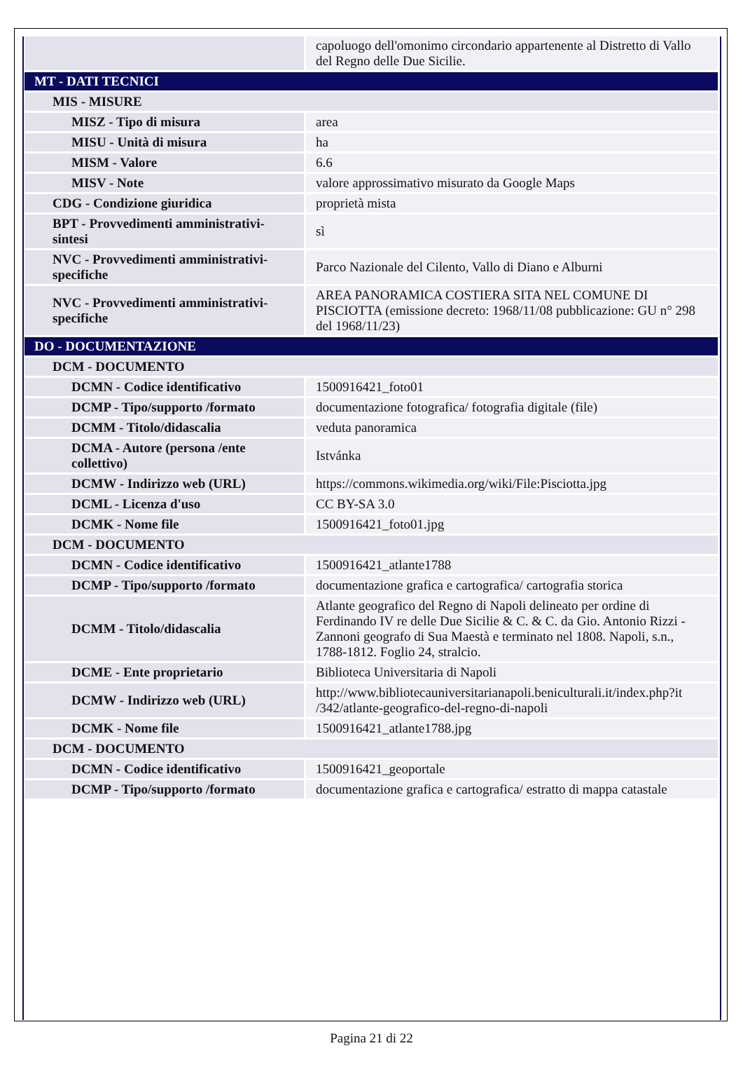| | capoluogo dell'omonimo circondario appartenente al Distretto di Vallo del Regno delle Due Sicilie. |
| MT - DATI TECNICI | |
| MIS - MISURE | |
| MISZ - Tipo di misura | area |
| MISU - Unità di misura | ha |
| MISM - Valore | 6.6 |
| MISV - Note | valore approssimativo misurato da Google Maps |
| CDG - Condizione giuridica | proprietà mista |
| BPT - Provvedimenti amministrativi-sintesi | sì |
| NVC - Provvedimenti amministrativi-specifiche | Parco Nazionale del Cilento, Vallo di Diano e Alburni |
| NVC - Provvedimenti amministrativi-specifiche | AREA PANORAMICA COSTIERA SITA NEL COMUNE DI PISCIOTTA (emissione decreto: 1968/11/08 pubblicazione: GU n° 298 del 1968/11/23) |
| DO - DOCUMENTAZIONE | |
| DCM - DOCUMENTO | |
| DCMN - Codice identificativo | 1500916421_foto01 |
| DCMP - Tipo/supporto /formato | documentazione fotografica/ fotografia digitale (file) |
| DCMM - Titolo/didascalia | veduta panoramica |
| DCMA - Autore (persona /ente collettivo) | Istvánka |
| DCMW - Indirizzo web (URL) | https://commons.wikimedia.org/wiki/File:Pisciotta.jpg |
| DCML - Licenza d'uso | CC BY-SA 3.0 |
| DCMK - Nome file | 1500916421_foto01.jpg |
| DCM - DOCUMENTO | |
| DCMN - Codice identificativo | 1500916421_atlante1788 |
| DCMP - Tipo/supporto /formato | documentazione grafica e cartografica/ cartografia storica |
| DCMM - Titolo/didascalia | Atlante geografico del Regno di Napoli delineato per ordine di Ferdinando IV re delle Due Sicilie & C. & C. da Gio. Antonio Rizzi - Zannoni geografo di Sua Maestà e terminato nel 1808. Napoli, s.n., 1788-1812. Foglio 24, stralcio. |
| DCME - Ente proprietario | Biblioteca Universitaria di Napoli |
| DCMW - Indirizzo web (URL) | http://www.bibliotecauniversitarianapoli.beniculturali.it/index.php?it /342/atlante-geografico-del-regno-di-napoli |
| DCMK - Nome file | 1500916421_atlante1788.jpg |
| DCM - DOCUMENTO | |
| DCMN - Codice identificativo | 1500916421_geoportale |
| DCMP - Tipo/supporto /formato | documentazione grafica e cartografica/ estratto di mappa catastale |
Pagina 21 di 22